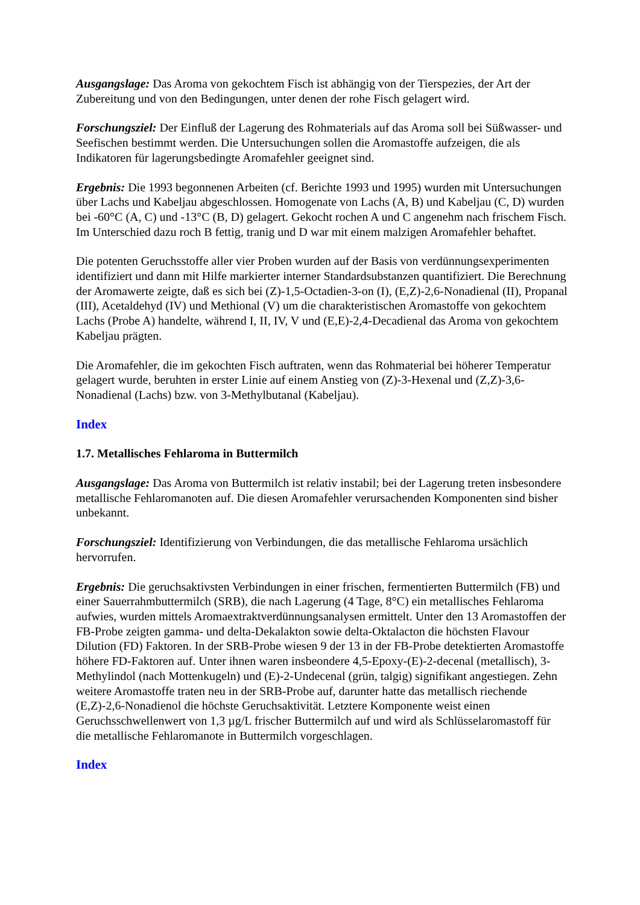Ausgangslage: Das Aroma von gekochtem Fisch ist abhängig von der Tierspezies, der Art der Zubereitung und von den Bedingungen, unter denen der rohe Fisch gelagert wird.
Forschungsziel: Der Einfluß der Lagerung des Rohmaterials auf das Aroma soll bei Süßwasser- und Seefischen bestimmt werden. Die Untersuchungen sollen die Aromastoffe aufzeigen, die als Indikatoren für lagerungsbedingte Aromafehler geeignet sind.
Ergebnis: Die 1993 begonnenen Arbeiten (cf. Berichte 1993 und 1995) wurden mit Untersuchungen über Lachs und Kabeljau abgeschlossen. Homogenate von Lachs (A, B) und Kabeljau (C, D) wurden bei -60°C (A, C) und -13°C (B, D) gelagert. Gekocht rochen A und C angenehm nach frischem Fisch. Im Unterschied dazu roch B fettig, tranig und D war mit einem malzigen Aromafehler behaftet.
Die potenten Geruchsstoffe aller vier Proben wurden auf der Basis von verdünnungsexperimenten identifiziert und dann mit Hilfe markierter interner Standardsubstanzen quantifiziert. Die Berechnung der Aromawerte zeigte, daß es sich bei (Z)-1,5-Octadien-3-on (I), (E,Z)-2,6-Nonadienal (II), Propanal (III), Acetaldehyd (IV) und Methional (V) um die charakteristischen Aromastoffe von gekochtem Lachs (Probe A) handelte, während I, II, IV, V und (E,E)-2,4-Decadienal das Aroma von gekochtem Kabeljau prägten.
Die Aromafehler, die im gekochten Fisch auftraten, wenn das Rohmaterial bei höherer Temperatur gelagert wurde, beruhten in erster Linie auf einem Anstieg von (Z)-3-Hexenal und (Z,Z)-3,6-Nonadienal (Lachs) bzw. von 3-Methylbutanal (Kabeljau).
Index
1.7. Metallisches Fehlaroma in Buttermilch
Ausgangslage: Das Aroma von Buttermilch ist relativ instabil; bei der Lagerung treten insbesondere metallische Fehlaromanoten auf. Die diesen Aromafehler verursachenden Komponenten sind bisher unbekannt.
Forschungsziel: Identifizierung von Verbindungen, die das metallische Fehlaroma ursächlich hervorrufen.
Ergebnis: Die geruchsaktivsten Verbindungen in einer frischen, fermentierten Buttermilch (FB) und einer Sauerrahmbuttermilch (SRB), die nach Lagerung (4 Tage, 8°C) ein metallisches Fehlaroma aufwies, wurden mittels Aromaextraktverdünnungsanalysen ermittelt. Unter den 13 Aromastoffen der FB-Probe zeigten gamma- und delta-Dekalakton sowie delta-Oktalacton die höchsten Flavour Dilution (FD) Faktoren. In der SRB-Probe wiesen 9 der 13 in der FB-Probe detektierten Aromastoffe höhere FD-Faktoren auf. Unter ihnen waren insbeondere 4,5-Epoxy-(E)-2-decenal (metallisch), 3-Methylindol (nach Mottenkugeln) und (E)-2-Undecenal (grün, talgig) signifikant angestiegen. Zehn weitere Aromastoffe traten neu in der SRB-Probe auf, darunter hatte das metallisch riechende (E,Z)-2,6-Nonadienol die höchste Geruchsaktivität. Letztere Komponente weist einen Geruchsschwellenwert von 1,3 µg/L frischer Buttermilch auf und wird als Schlüsselaromastoff für die metallische Fehlaromanote in Buttermilch vorgeschlagen.
Index